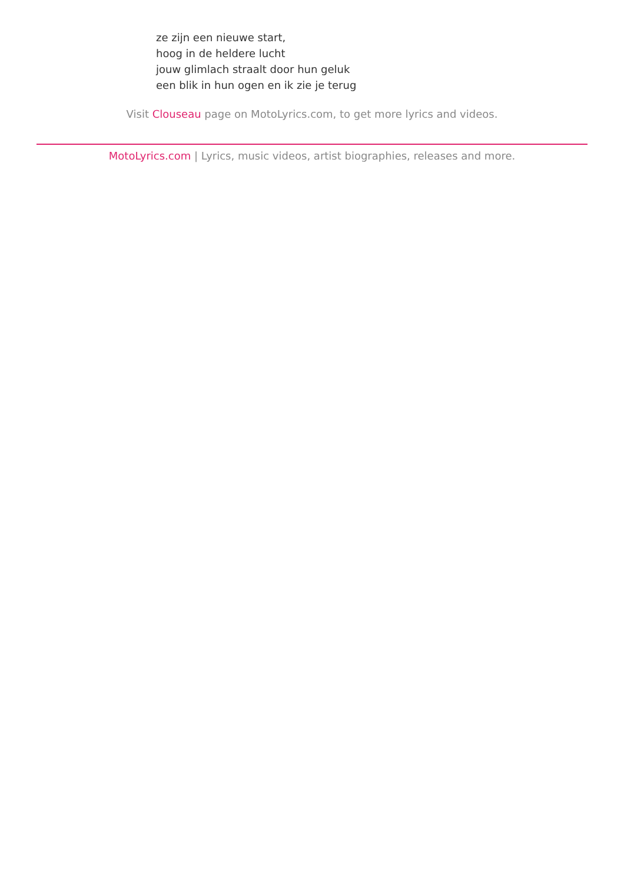ze zijn een nieuwe start,
hoog in de heldere lucht
jouw glimlach straalt door hun geluk
een blik in hun ogen en ik zie je terug
Visit Clouseau page on MotoLyrics.com, to get more lyrics and videos.
MotoLyrics.com | Lyrics, music videos, artist biographies, releases and more.